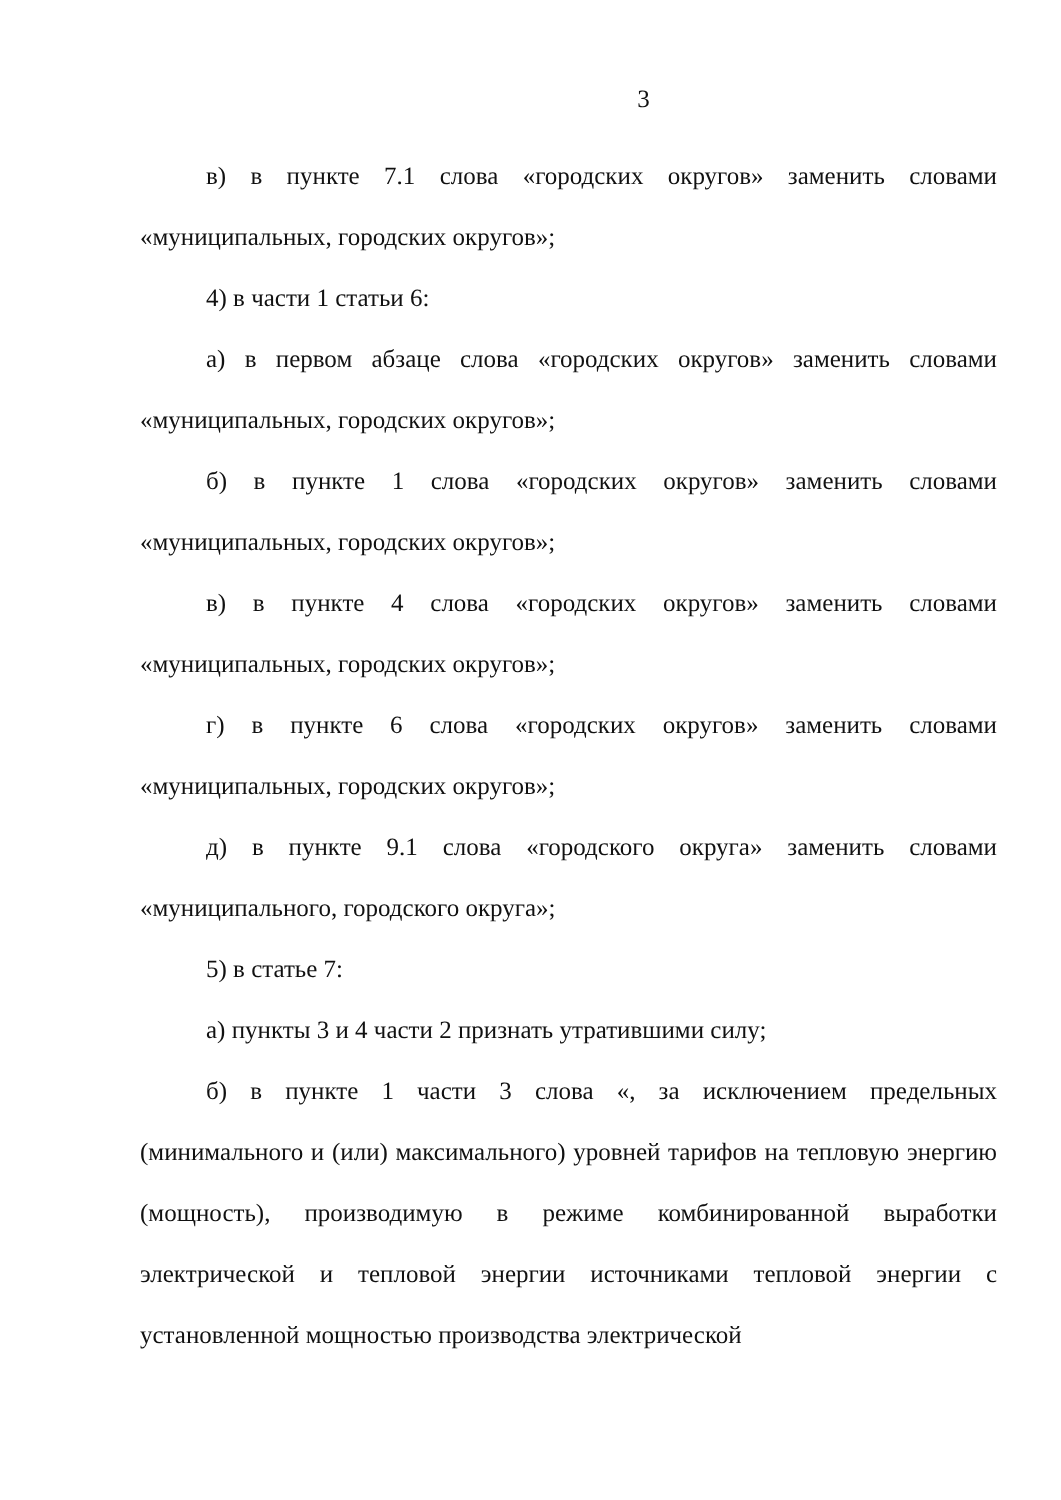3
в) в пункте 7.1 слова «городских округов» заменить словами «муниципальных, городских округов»;
4) в части 1 статьи 6:
а) в первом абзаце слова «городских округов» заменить словами «муниципальных, городских округов»;
б) в пункте 1 слова «городских округов» заменить словами «муниципальных, городских округов»;
в) в пункте 4 слова «городских округов» заменить словами «муниципальных, городских округов»;
г) в пункте 6 слова «городских округов» заменить словами «муниципальных, городских округов»;
д) в пункте 9.1 слова «городского округа» заменить словами «муниципального, городского округа»;
5) в статье 7:
а) пункты 3 и 4 части 2 признать утратившими силу;
б) в пункте 1 части 3 слова «, за исключением предельных (минимального и (или) максимального) уровней тарифов на тепловую энергию (мощность), производимую в режиме комбинированной выработки электрической и тепловой энергии источниками тепловой энергии с установленной мощностью производства электрической